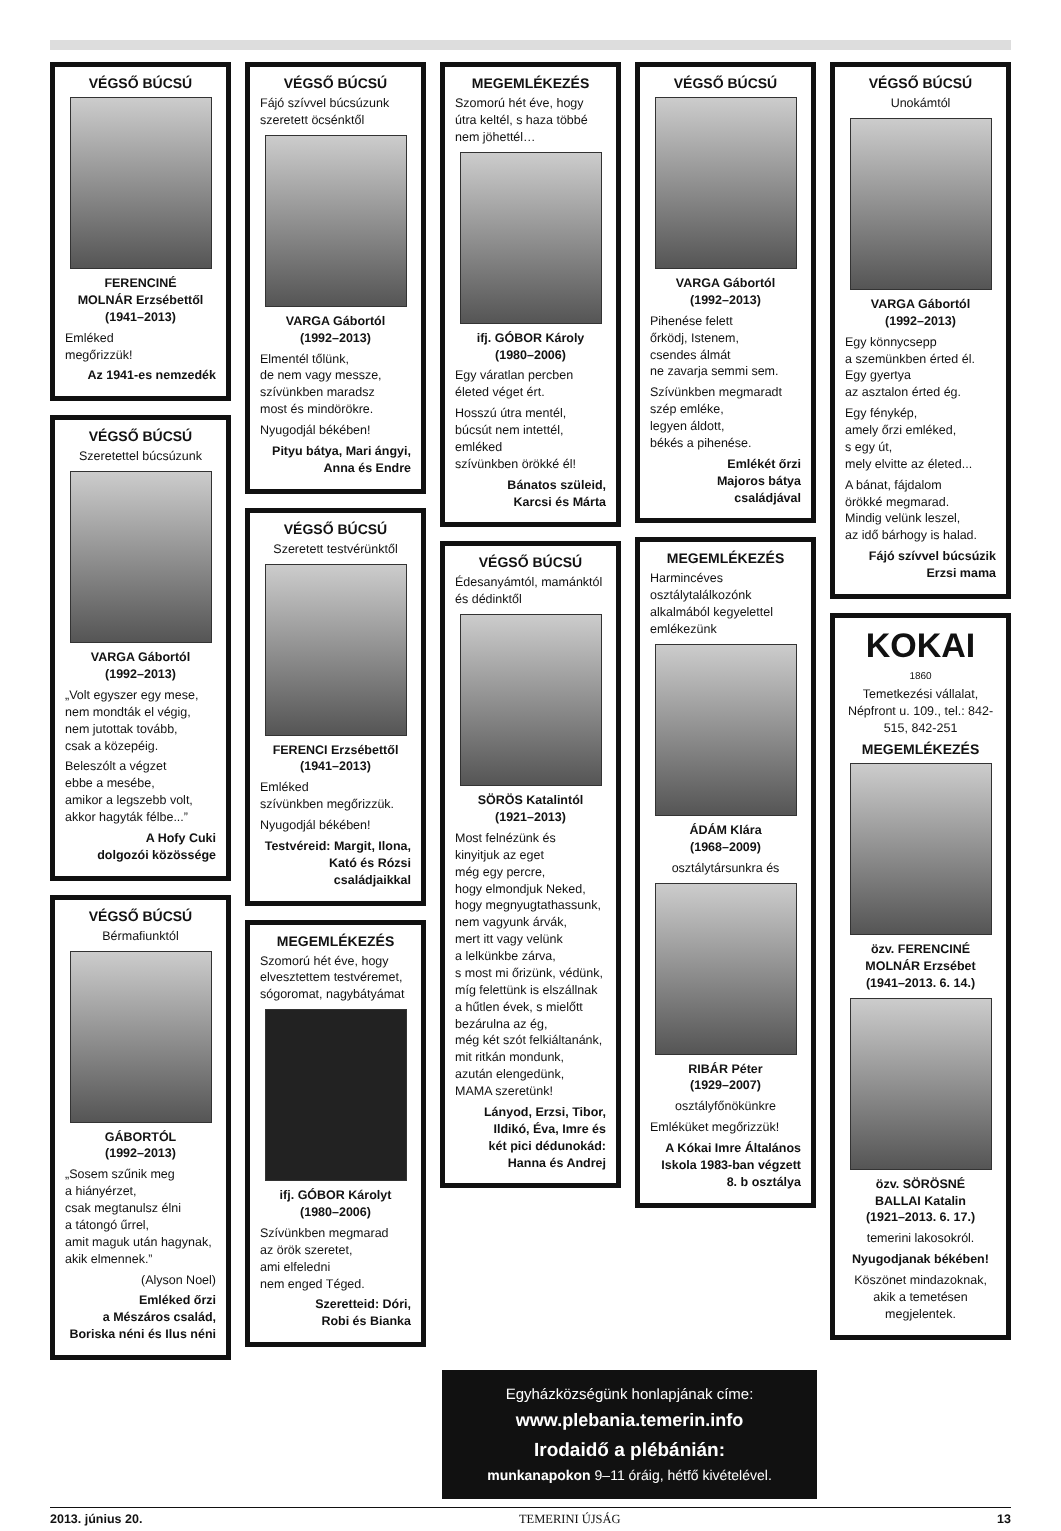VÉGSŐ BÚCSÚ
FERENCINÉ
MOLNÁR Erzsébettől
(1941–2013)
Emléked
megőrizzük!
Az 1941-es nemzedék
VÉGSŐ BÚCSÚ
Szeretettel búcsúzunk
VARGA Gábortól
(1992–2013)
„Volt egyszer egy mese,
nem mondták el végig,
nem jutottak tovább,
csak a közepéig.
Beleszólt a végzet
ebbe a mesébe,
amikor a legszebb volt,
akkor hagyták félbe...”
A Hofy Cuki
dolgozói közössége
VÉGSŐ BÚCSÚ
Bérmafiunktól
GÁBORTÓL
(1992–2013)
„Sosem szűnik meg
a hiányérzet,
csak megtanulsz élni
a tátongó űrrel,
amit maguk után hagynak,
akik elmennek.”
(Alyson Noel)
Emléked őrzi
a Mészáros család,
Boriska néni és Ilus néni
VÉGSŐ BÚCSÚ
Fájó szívvel búcsúzunk szeretett öcsénktől
VARGA Gábortól
(1992–2013)
Elmentél tőlünk,
de nem vagy messze,
szívünkben maradsz
most és mindörökre.
Nyugodjál békében!
Pityu bátya, Mari ángyi,
Anna és Endre
VÉGSŐ BÚCSÚ
Szeretett testvérünktől
FERENCI Erzsébettől
(1941–2013)
Emléked
szívünkben megőrizzük.
Nyugodjál békében!
Testvéreid: Margit, Ilona,
Kató és Rózsi
családjaikkal
MEGEMLÉKEZÉS
Szomorú hét éve, hogy elvesztettem testvéremet, sógoromat, nagybátyámat
ifj. GÓBOR Károlyt
(1980–2006)
Szívünkben megmarad
az örök szeretet,
ami elfeledni
nem enged Téged.
Szeretteid: Dóri,
Robi és Bianka
MEGEMLÉKEZÉS
Szomorú hét éve, hogy útra keltél, s haza többé nem jöhettél…
ifj. GÓBOR Károly
(1980–2006)
Egy váratlan percben
életed véget ért.
Hosszú útra mentél,
búcsút nem intettél,
emléked
szívünkben örökké él!
Bánatos szüleid,
Karcsi és Márta
VÉGSŐ BÚCSÚ
Édesanyámtól, mamánktól és dédinktől
SÖRÖS Katalintól
(1921–2013)
Most felnézünk és
kinyitjuk az eget
még egy percre,
hogy elmondjuk Neked,
hogy megnyugtathassunk,
nem vagyunk árvák,
mert itt vagy velünk
a lelkünkbe zárva,
s most mi őrizünk, védünk,
míg felettünk is elszállnak
a hűtlen évek, s mielőtt
bezárulna az ég,
még két szót felkiáltanánk,
mit ritkán mondunk,
azután elengedünk,
MAMA szeretünk!
Lányod, Erzsi, Tibor,
Ildikó, Éva, Imre és
két pici dédunokád:
Hanna és Andrej
VÉGSŐ BÚCSÚ
VARGA Gábortól
(1992–2013)
Pihenése felett
őrködj, Istenem,
csendes álmát
ne zavarja semmi sem.
Szívünkben megmaradt
szép emléke,
legyen áldott,
békés a pihenése.
Emlékét őrzi
Majoros bátya
családjával
MEGEMLÉKEZÉS
Harmincéves osztálytalálkozónk alkalmából kegyelettel emlékezünk
ÁDÁM Klára
(1968–2009)
osztálytársunkra és
RIBÁR Péter
(1929–2007)
osztályfőnökünkre
Emléküket megőrizzük!
A Kókai Imre Általános
Iskola 1983-ban végzett
8. b osztálya
VÉGSŐ BÚCSÚ
Unokámtól
VARGA Gábortól
(1992–2013)
Egy könnycsepp
a szemünkben érted él.
Egy gyertya
az asztalon érted ég.
Egy fénykép,
amely őrzi emléked,
s egy út,
mely elvitte az életed...
A bánat, fájdalom
örökké megmarad.
Mindig velünk leszel,
az idő bárhogy is halad.
Fájó szívvel búcsúzik
Erzsi mama
KOKAI
1860
Temetkezési vállalat, Népfront u. 109., tel.: 842-515, 842-251
MEGEMLÉKEZÉS
özv. FERENCINÉ
MOLNÁR Erzsébet
(1941–2013. 6. 14.)
özv. SÖRÖSNÉ
BALLAI Katalin
(1921–2013. 6. 17.)
temerini lakosokról.
Nyugodjanak békében!
Köszönet mindazoknak,
akik a temetésen
megjelentek.
Egyházközségünk honlapjának címe:
www.plebania.temerin.info
Irodaidő a plébánián:
munkanapokon 9–11 óráig, hétfő kivételével.
2013. június 20. TEMERINI ÚJSÁG 13